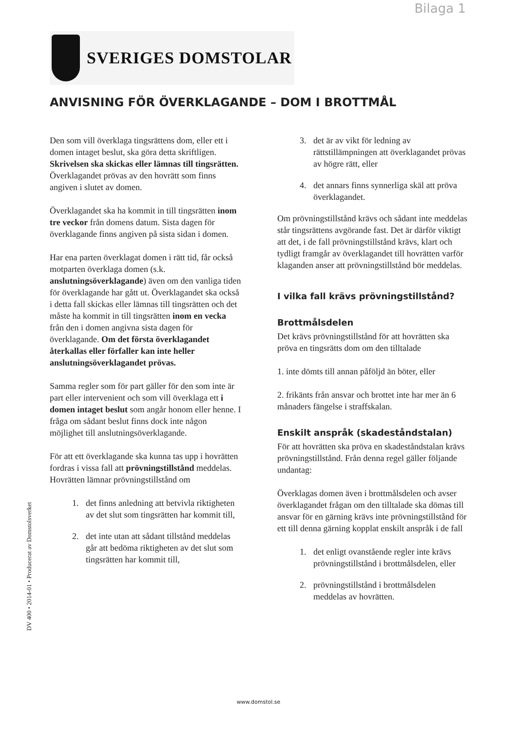Bilaga 1
SVERIGES DOMSTOLAR
ANVISNING FÖR ÖVERKLAGANDE – DOM I BROTTMÅL
Den som vill överklaga tingsrättens dom, eller ett i domen intaget beslut, ska göra detta skriftligen. Skrivelsen ska skickas eller lämnas till tingsrätten. Överklagandet prövas av den hovrätt som finns angiven i slutet av domen.
Överklagandet ska ha kommit in till tingsrätten inom tre veckor från domens datum. Sista dagen för överklagande finns angiven på sista sidan i domen.
Har ena parten överklagat domen i rätt tid, får också motparten överklaga domen (s.k. anslutningsöverklagande) även om den vanliga tiden för överklagande har gått ut. Överklagandet ska också i detta fall skickas eller lämnas till tingsrätten och det måste ha kommit in till tingsrätten inom en vecka från den i domen angivna sista dagen för överklagande. Om det första överklagandet återkallas eller förfaller kan inte heller anslutningsöverklagandet prövas.
Samma regler som för part gäller för den som inte är part eller intervenient och som vill överklaga ett i domen intaget beslut som angår honom eller henne. I fråga om sådant beslut finns dock inte någon möjlighet till anslutningsöverklagande.
För att ett överklagande ska kunna tas upp i hovrätten fordras i vissa fall att prövningstillstånd meddelas. Hovrätten lämnar prövningstillstånd om
1. det finns anledning att betvivla riktigheten av det slut som tingsrätten har kommit till,
2. det inte utan att sådant tillstånd meddelas går att bedöma riktigheten av det slut som tingsrätten har kommit till,
3. det är av vikt för ledning av rättstillämpningen att överklagandet prövas av högre rätt, eller
4. det annars finns synnerliga skäl att pröva överklagandet.
Om prövningstillstånd krävs och sådant inte meddelas står tingsrättens avgörande fast. Det är därför viktigt att det, i de fall prövningstillstånd krävs, klart och tydligt framgår av överklagandet till hovrätten varför klaganden anser att prövningstillstånd bör meddelas.
I vilka fall krävs prövningstillstånd?
Brottmålsdelen
Det krävs prövningstillstånd för att hovrätten ska pröva en tingsrätts dom om den tilltalade
1. inte dömts till annan påföljd än böter, eller
2. frikänts från ansvar och brottet inte har mer än 6 månaders fängelse i straffskalan.
Enskilt anspråk (skadeståndstalan)
För att hovrätten ska pröva en skadeståndstalan krävs prövningstillstånd. Från denna regel gäller följande undantag:
Överklagas domen även i brottmålsdelen och avser överklagandet frågan om den tilltalade ska dömas till ansvar för en gärning krävs inte prövningstillstånd för ett till denna gärning kopplat enskilt anspråk i de fall
1. det enligt ovanstående regler inte krävs prövningstillstånd i brottmålsdelen, eller
2. prövningstillstånd i brottmålsdelen meddelas av hovrätten.
DV 400 • 2014-01 • Producerat av Domstolsverket
www.domstol.se